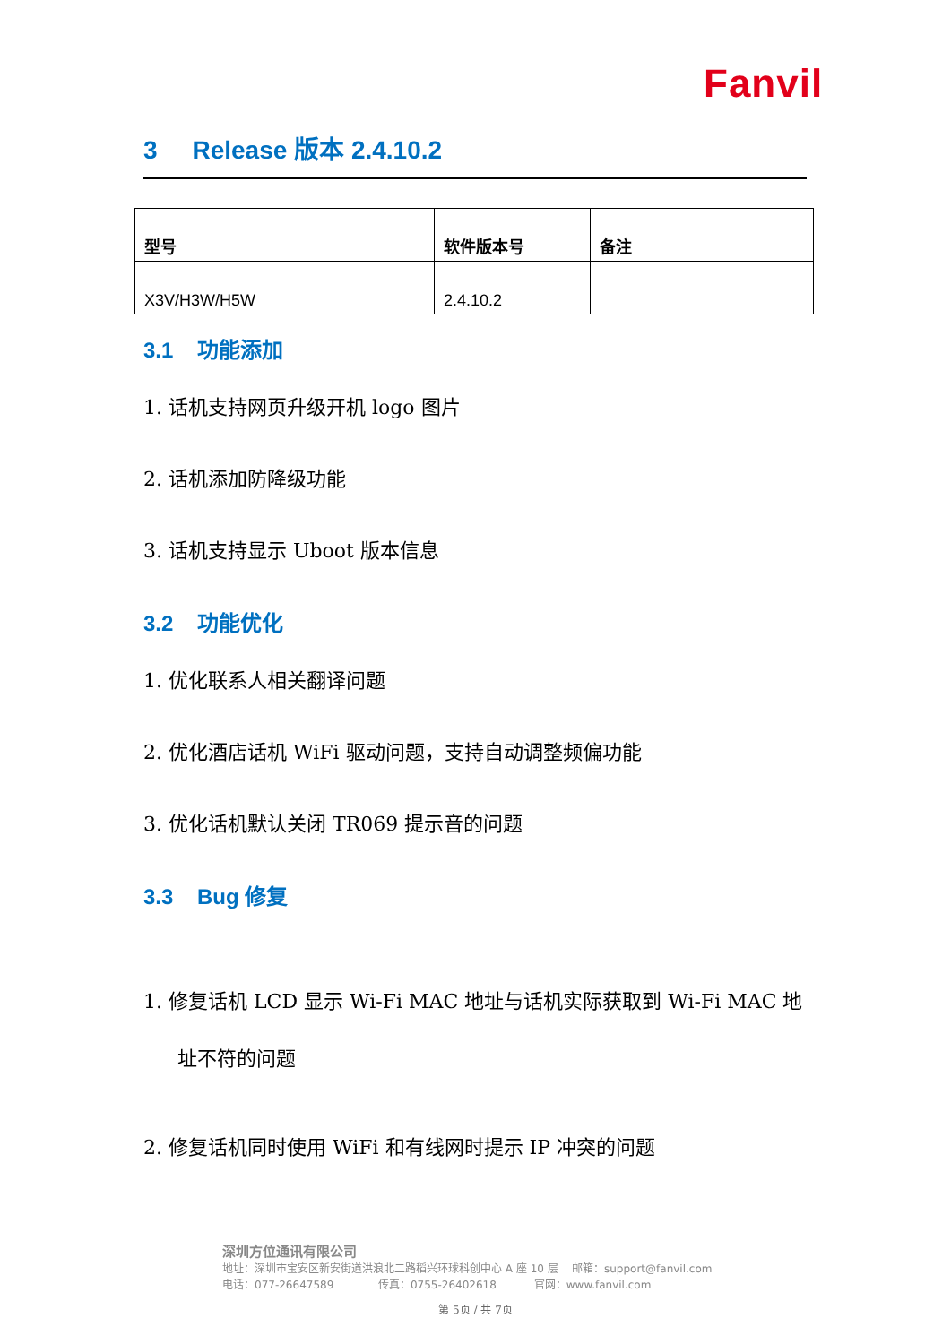Fanvil
3 Release 版本 2.4.10.2
| 型号 | 软件版本号 | 备注 |
| --- | --- | --- |
| X3V/H3W/H5W | 2.4.10.2 | |
3.1 功能添加
1. 话机支持网页升级开机 logo 图片
2. 话机添加防降级功能
3. 话机支持显示 Uboot 版本信息
3.2 功能优化
1. 优化联系人相关翻译问题
2. 优化酒店话机 WiFi 驱动问题，支持自动调整频偏功能
3. 优化话机默认关闭 TR069 提示音的问题
3.3 Bug 修复
1. 修复话机 LCD 显示 Wi-Fi MAC 地址与话机实际获取到 Wi-Fi MAC 地址不符的问题
2. 修复话机同时使用 WiFi 和有线网时提示 IP 冲突的问题
深圳方位通讯有限公司
地址：深圳市宝安区新安街道洪浪北二路稻兴环球科创中心 A 座 10 层 邮箱：support@fanvil.com
电话：077-26647589 传真：0755-26402618 官网：www.fanvil.com
第 5页 / 共 7页